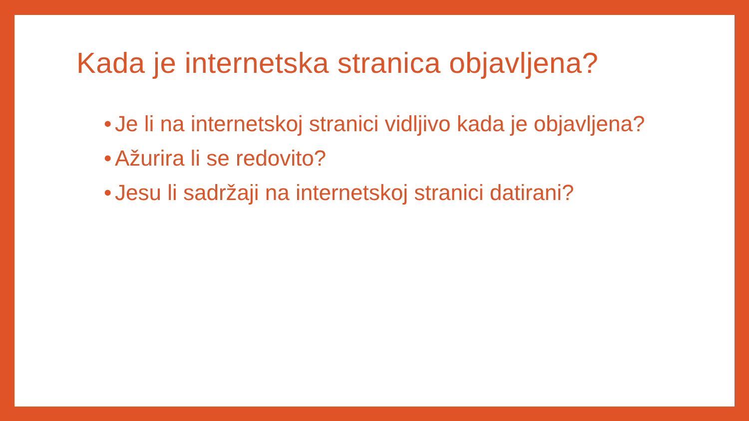Kada je internetska stranica objavljena?
• Je li na internetskoj stranici vidljivo kada je objavljena?
• Ažurira li se redovito?
• Jesu li sadržaji na internetskoj stranici datirani?